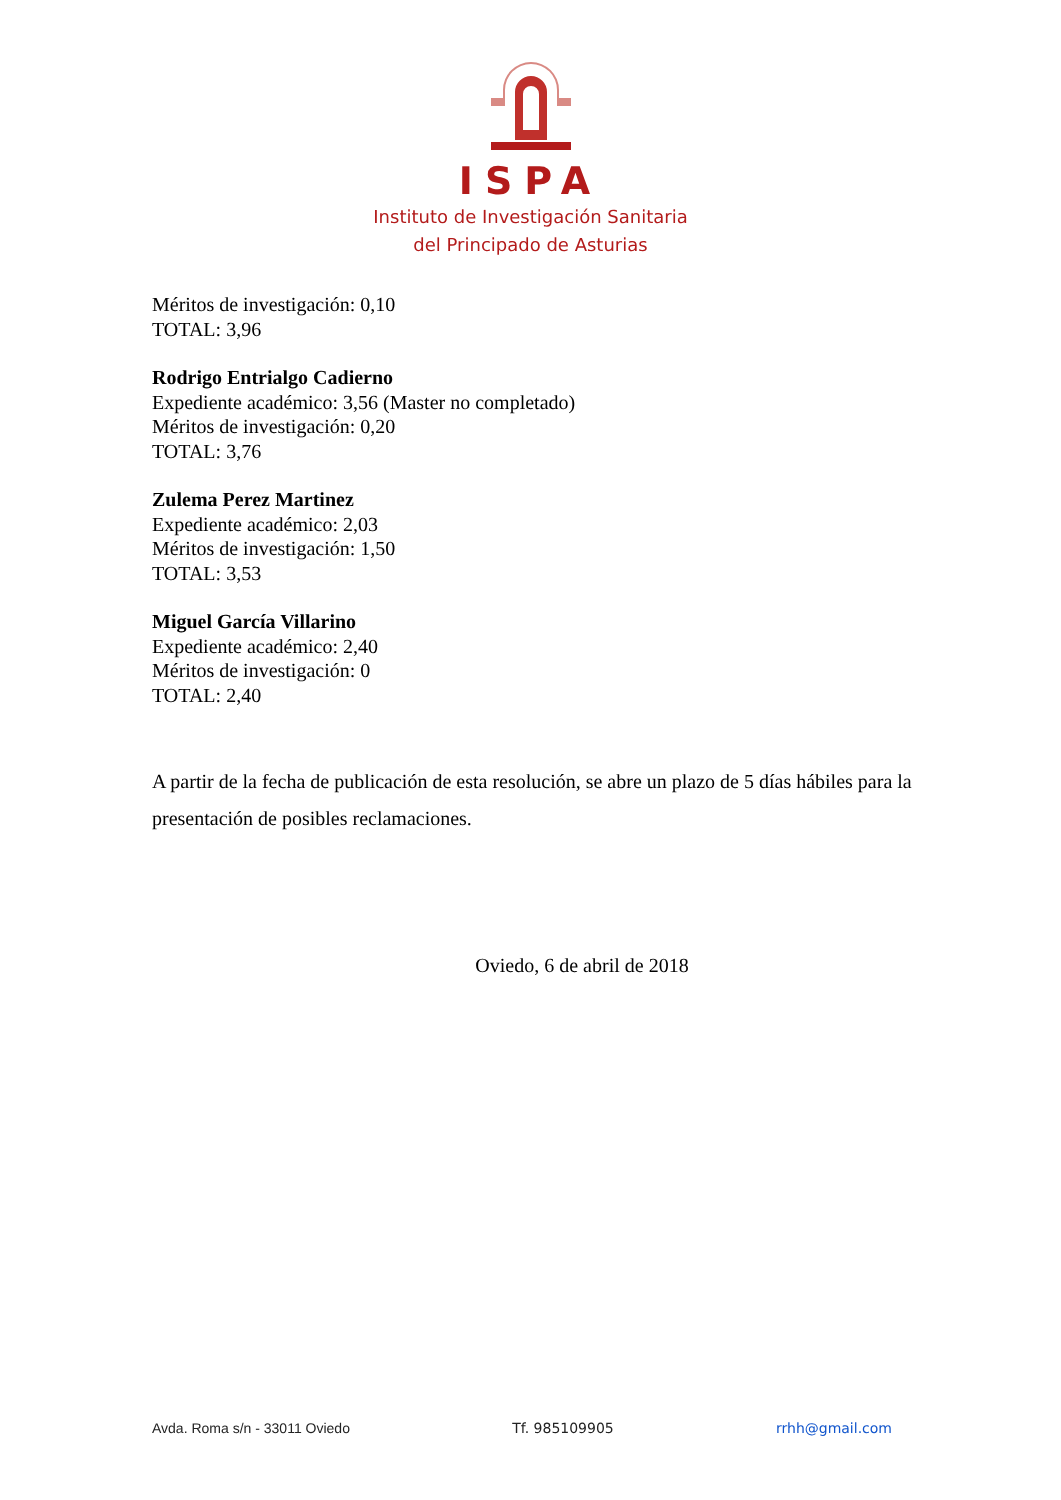ISPA
Instituto de Investigación Sanitaria
del Principado de Asturias
Méritos de investigación: 0,10
TOTAL: 3,96
Rodrigo Entrialgo Cadierno
Expediente académico: 3,56 (Master no completado)
Méritos de investigación: 0,20
TOTAL: 3,76
Zulema Perez Martinez
Expediente académico: 2,03
Méritos de investigación: 1,50
TOTAL: 3,53
Miguel García Villarino
Expediente académico: 2,40
Méritos de investigación: 0
TOTAL: 2,40
A partir de la fecha de publicación de esta resolución, se abre un plazo de 5 días hábiles para la presentación de posibles reclamaciones.
Oviedo, 6 de abril de 2018
Avda. Roma s/n - 33011 Oviedo Tf. 985109905 rrhh@gmail.com